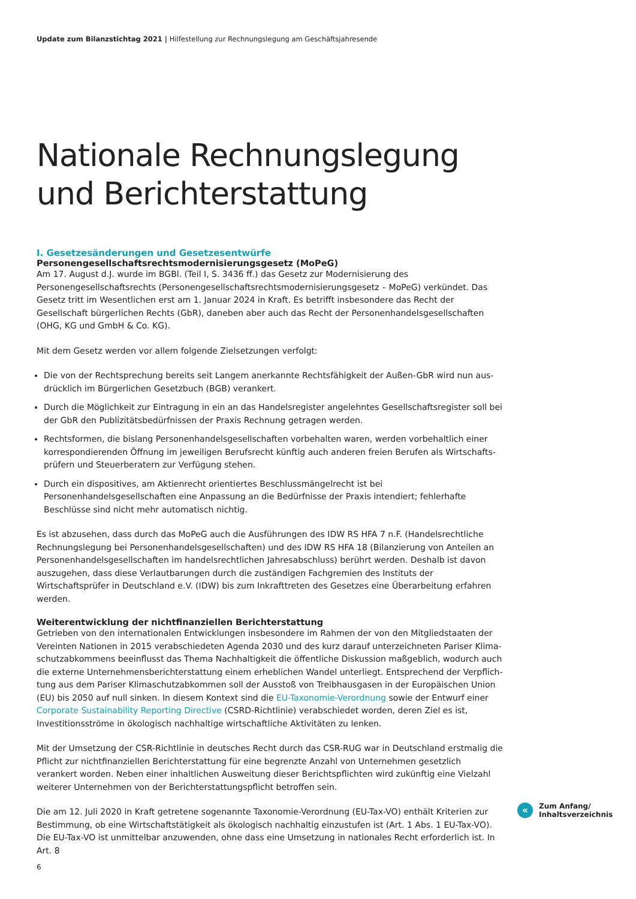Update zum Bilanzstichtag 2021 | Hilfestellung zur Rechnungslegung am Geschäftsjahresende
Nationale Rechnungslegung und Berichterstattung
I. Gesetzesänderungen und Gesetzesentwürfe
Personengesellschaftsrechtsmodernisierungsgesetz (MoPeG)
Am 17. August d.J. wurde im BGBl. (Teil I, S. 3436 ff.) das Gesetz zur Modernisierung des Personengesellschafts­rechts (Personengesellschaftsrechtsmodernisierungsgesetz – MoPeG) verkündet. Das Gesetz tritt im Wesent­lichen erst am 1. Januar 2024 in Kraft. Es betrifft insbesondere das Recht der Gesellschaft bürgerlichen Rechts (GbR), daneben aber auch das Recht der Personenhandelsgesellschaften (OHG, KG und GmbH & Co. KG).
Mit dem Gesetz werden vor allem folgende Zielsetzungen verfolgt:
Die von der Rechtsprechung bereits seit Langem anerkannte Rechtsfähigkeit der Außen-GbR wird nun aus­drücklich im Bürgerlichen Gesetzbuch (BGB) verankert.
Durch die Möglichkeit zur Eintragung in ein an das Handelsregister angelehntes Gesellschaftsregister soll bei der GbR den Publizitätsbedürfnissen der Praxis Rechnung getragen werden.
Rechtsformen, die bislang Personenhandelsgesellschaften vorbehalten waren, werden vorbehaltlich einer korrespondierenden Öffnung im jeweiligen Berufsrecht künftig auch anderen freien Berufen als Wirtschafts­prüfern und Steuerberatern zur Verfügung stehen.
Durch ein dispositives, am Aktienrecht orientiertes Beschlussmängelrecht ist bei Personenhandelsgesellschaf­ten eine Anpassung an die Bedürfnisse der Praxis intendiert; fehlerhafte Beschlüsse sind nicht mehr automa­tisch nichtig.
Es ist abzusehen, dass durch das MoPeG auch die Ausführungen des IDW RS HFA 7 n.F. (Handelsrechtliche Rechnungslegung bei Personenhandelsgesellschaften) und des IDW RS HFA 18 (Bilanzierung von Anteilen an Personenhandelsgesellschaften im handelsrechtlichen Jahresabschluss) berührt werden. Deshalb ist davon aus­zugehen, dass diese Verlautbarungen durch die zuständigen Fachgremien des Instituts der Wirtschaftsprüfer in Deutschland e.V. (IDW) bis zum Inkrafttreten des Gesetzes eine Überarbeitung erfahren werden.
Weiterentwicklung der nichtfinanziellen Berichterstattung
Getrieben von den internationalen Entwicklungen insbesondere im Rahmen der von den Mitgliedstaaten der Vereinten Nationen in 2015 verabschiedeten Agenda 2030 und des kurz darauf unterzeichneten Pariser Klima­schutzabkommens beeinflusst das Thema Nachhaltigkeit die öffentliche Diskussion maßgeblich, wodurch auch die externe Unternehmensberichterstattung einem erheblichen Wandel unterliegt. Entsprechend der Verpflich­tung aus dem Pariser Klimaschutzabkommen soll der Ausstoß von Treibhausgasen in der Europäischen Union (EU) bis 2050 auf null sinken. In diesem Kontext sind die EU-Taxonomie-Verordnung sowie der Entwurf einer Corporate Sustainability Reporting Directive (CSRD-Richtlinie) verabschiedet worden, deren Ziel es ist, Investiti­onsströme in ökologisch nachhaltige wirtschaftliche Aktivitäten zu lenken.
Mit der Umsetzung der CSR-Richtlinie in deutsches Recht durch das CSR-RUG war in Deutschland erstmalig die Pflicht zur nichtfinanziellen Berichterstattung für eine begrenzte Anzahl von Unternehmen gesetzlich verankert worden. Neben einer inhaltlichen Ausweitung dieser Berichtspflichten wird zukünftig eine Vielzahl weiterer Unternehmen von der Berichterstattungspflicht betroffen sein.
Die am 12. Juli 2020 in Kraft getretene sogenannte Taxonomie-Verordnung (EU-Tax-VO) enthält Kriterien zur Bestimmung, ob eine Wirtschaftstätigkeit als ökologisch nachhaltig einzustufen ist (Art. 1 Abs. 1 EU-Tax-VO). Die EU-Tax-VO ist unmittelbar anzuwenden, ohne dass eine Umsetzung in nationales Recht erforderlich ist. In Art. 8
«
Zum Anfang/
Inhaltsverzeichnis
6